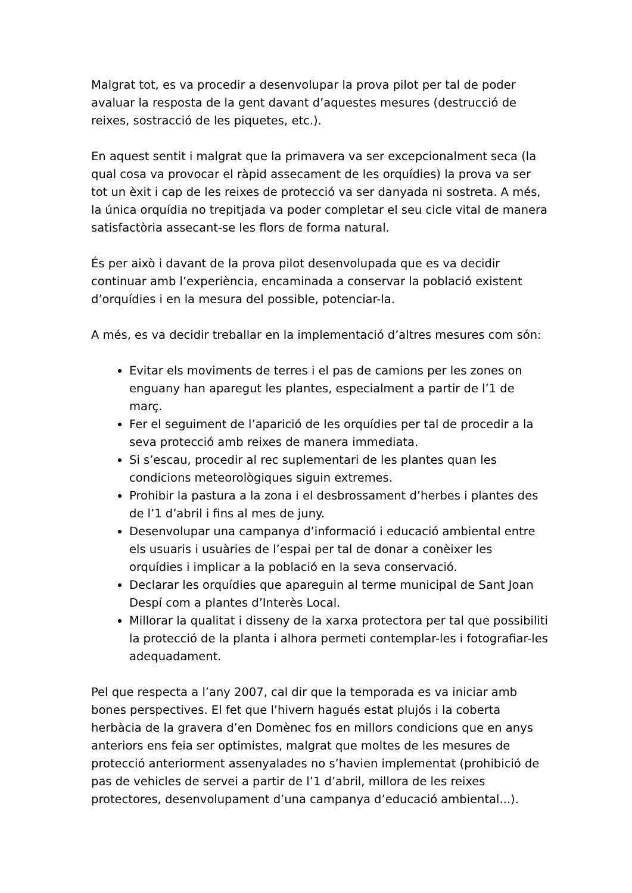Malgrat tot, es va procedir a desenvolupar la prova pilot per tal de poder avaluar la resposta de la gent davant d’aquestes mesures (destrucció de reixes, sostracció de les piquetes, etc.).
En aquest sentit i malgrat que la primavera va ser excepcionalment seca (la qual cosa va provocar el ràpid assecament de les orquídies) la prova va ser tot un èxit i cap de les reixes de protecció va ser danyada ni sostreta. A més, la única orquídia no trepitjada va poder completar el seu cicle vital de manera satisfactòria assecant-se les flors de forma natural.
És per això i davant de la prova pilot desenvolupada que es va decidir continuar amb l’experiència, encaminada a conservar la població existent d’orquídies i en la mesura del possible, potenciar-la.
A més, es va decidir treballar en la implementació d’altres mesures com són:
Evitar els moviments de terres i el pas de camions per les zones on enguany han aparegut les plantes, especialment a partir de l’1 de març.
Fer el seguiment de l’aparició de les orquídies per tal de procedir a la seva protecció amb reixes de manera immediata.
Si s’escau, procedir al rec suplementari de les plantes quan les condicions meteorològiques siguin extremes.
Prohibir la pastura a la zona i el desbrossament d’herbes i plantes des de l’1 d’abril i fins al mes de juny.
Desenvolupar una campanya d’informació i educació ambiental entre els usuaris i usuàries de l’espai per tal de donar a conèixer les orquídies i implicar a la població en la seva conservació.
Declarar les orquídies que apareguin al terme municipal de Sant Joan Despí com a plantes d’Interès Local.
Millorar la qualitat i disseny de la xarxa protectora per tal que possibiliti la protecció de la planta i alhora permeti contemplar-les i fotografiar-les adequadament.
Pel que respecta a l’any 2007, cal dir que la temporada es va iniciar amb bones perspectives. El fet que l’hivern hagués estat plujós i la coberta herbàcia de la gravera d’en Domènec fos en millors condicions que en anys anteriors ens feia ser optimistes, malgrat que moltes de les mesures de protecció anteriorment assenyalades no s’havien implementat (prohibició de pas de vehicles de servei a partir de l’1 d’abril, millora de les reixes protectores, desenvolupament d’una campanya d’educació ambiental...).